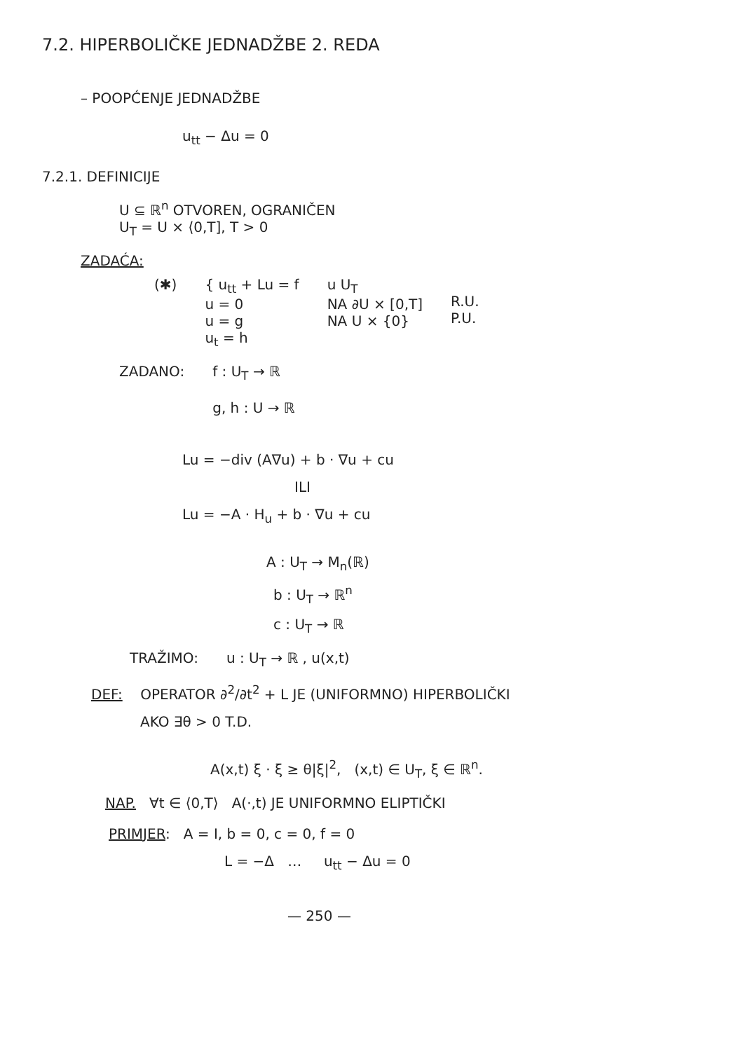7.2. HIPERBOLIČKE JEDNADŽBE 2. REDA
– POOPĆENJE JEDNADŽBE
u<sub>tt</sub> − Δu = 0
7.2.1. DEFINICIJE
U ⊆ ℝ<sup>n</sup> OTVOREN, OGRANIČEN
U<sub>T</sub> = U × ⟨0,T], T > 0
ZADAĆA:
(✱) { u<sub>tt</sub> + Lu = f
u = 0
u = g
u<sub>t</sub> = h u U<sub>T</sub>
NA ∂U × [0,T]
NA U × {0}
R.U.
P.U.
ZADANO: f : U<sub>T</sub> → ℝ
g, h : U → ℝ
Lu = −div (A∇u) + b · ∇u + cu
ILI
Lu = −A · H<sub>u</sub> + b · ∇u + cu
A : U<sub>T</sub> → M<sub>n</sub>(ℝ)
b : U<sub>T</sub> → ℝ<sup>n</sup>
c : U<sub>T</sub> → ℝ
TRAŽIMO: u : U<sub>T</sub> → ℝ , u(x,t)
DEF: OPERATOR ∂<sup>2</sup>/∂t<sup>2</sup> + L JE (UNIFORMNO) HIPERBOLIČKI
AKO ∃θ > 0 T.D.
A(x,t) ξ · ξ ≥ θ|ξ|<sup>2</sup>, (x,t) ∈ U<sub>T</sub>, ξ ∈ ℝ<sup>n</sup>.
NAP. ∀t ∈ ⟨0,T⟩ A(·,t) JE UNIFORMNO ELIPTIČKI
PRIMJER: A = I, b = 0, c = 0, f = 0
L = −Δ … u<sub>tt</sub> − Δu = 0
— 250 —